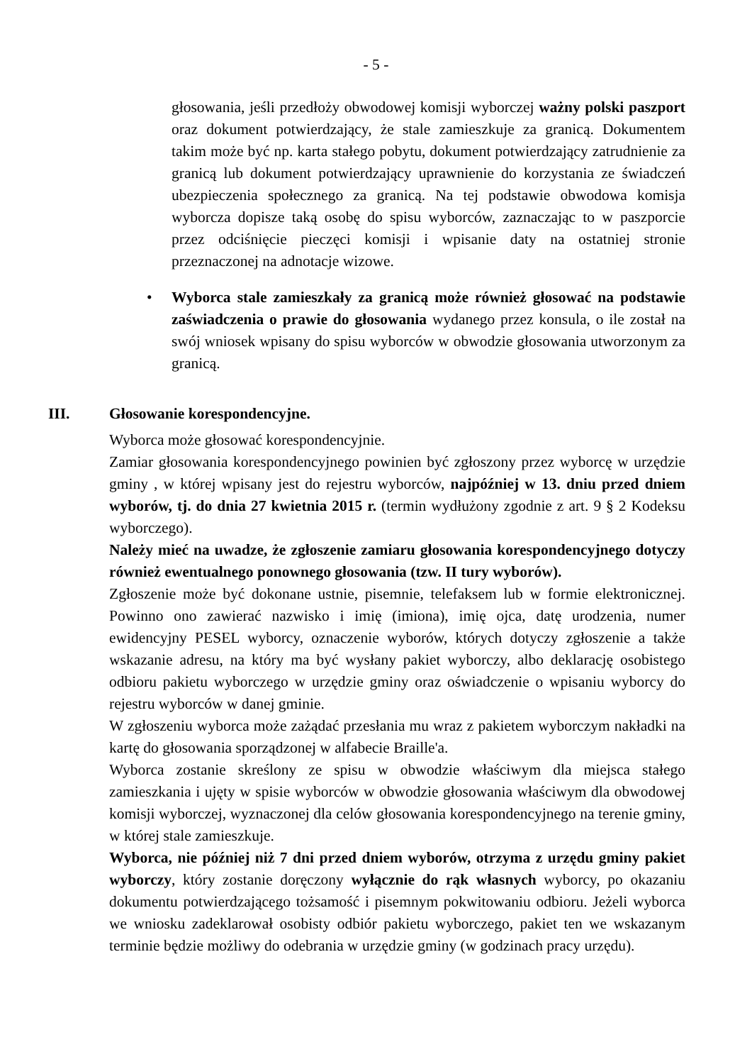- 5 -
głosowania, jeśli przedłoży obwodowej komisji wyborczej ważny polski paszport oraz dokument potwierdzający, że stale zamieszkuje za granicą. Dokumentem takim może być np. karta stałego pobytu, dokument potwierdzający zatrudnienie za granicą lub dokument potwierdzający uprawnienie do korzystania ze świadczeń ubezpieczenia społecznego za granicą. Na tej podstawie obwodowa komisja wyborcza dopisze taką osobę do spisu wyborców, zaznaczając to w paszporcie przez odciśnięcie pieczęci komisji i wpisanie daty na ostatniej stronie przeznaczonej na adnotacje wizowe.
• Wyborca stale zamieszkały za granicą może również głosować na podstawie zaświadczenia o prawie do głosowania wydanego przez konsula, o ile został na swój wniosek wpisany do spisu wyborców w obwodzie głosowania utworzonym za granicą.
III. Głosowanie korespondencyjne.
Wyborca może głosować korespondencyjnie.
Zamiar głosowania korespondencyjnego powinien być zgłoszony przez wyborcę w urzędzie gminy , w której wpisany jest do rejestru wyborców, najpóźniej w 13. dniu przed dniem wyborów, tj. do dnia 27 kwietnia 2015 r. (termin wydłużony zgodnie z art. 9 § 2 Kodeksu wyborczego).
Należy mieć na uwadze, że zgłoszenie zamiaru głosowania korespondencyjnego dotyczy również ewentualnego ponownego głosowania (tzw. II tury wyborów).
Zgłoszenie może być dokonane ustnie, pisemnie, telefaksem lub w formie elektronicznej. Powinno ono zawierać nazwisko i imię (imiona), imię ojca, datę urodzenia, numer ewidencyjny PESEL wyborcy, oznaczenie wyborów, których dotyczy zgłoszenie a także wskazanie adresu, na który ma być wysłany pakiet wyborczy, albo deklarację osobistego odbioru pakietu wyborczego w urzędzie gminy oraz oświadczenie o wpisaniu wyborcy do rejestru wyborców w danej gminie.
W zgłoszeniu wyborca może zażądać przesłania mu wraz z pakietem wyborczym nakładki na kartę do głosowania sporządzonej w alfabecie Braille'a.
Wyborca zostanie skreślony ze spisu w obwodzie właściwym dla miejsca stałego zamieszkania i ujęty w spisie wyborców w obwodzie głosowania właściwym dla obwodowej komisji wyborczej, wyznaczonej dla celów głosowania korespondencyjnego na terenie gminy, w której stale zamieszkuje.
Wyborca, nie później niż 7 dni przed dniem wyborów, otrzyma z urzędu gminy pakiet wyborczy, który zostanie doręczony wyłącznie do rąk własnych wyborcy, po okazaniu dokumentu potwierdzającego tożsamość i pisemnym pokwitowaniu odbioru. Jeżeli wyborca we wniosku zadeklarował osobisty odbiór pakietu wyborczego, pakiet ten we wskazanym terminie będzie możliwy do odebrania w urzędzie gminy (w godzinach pracy urzędu).